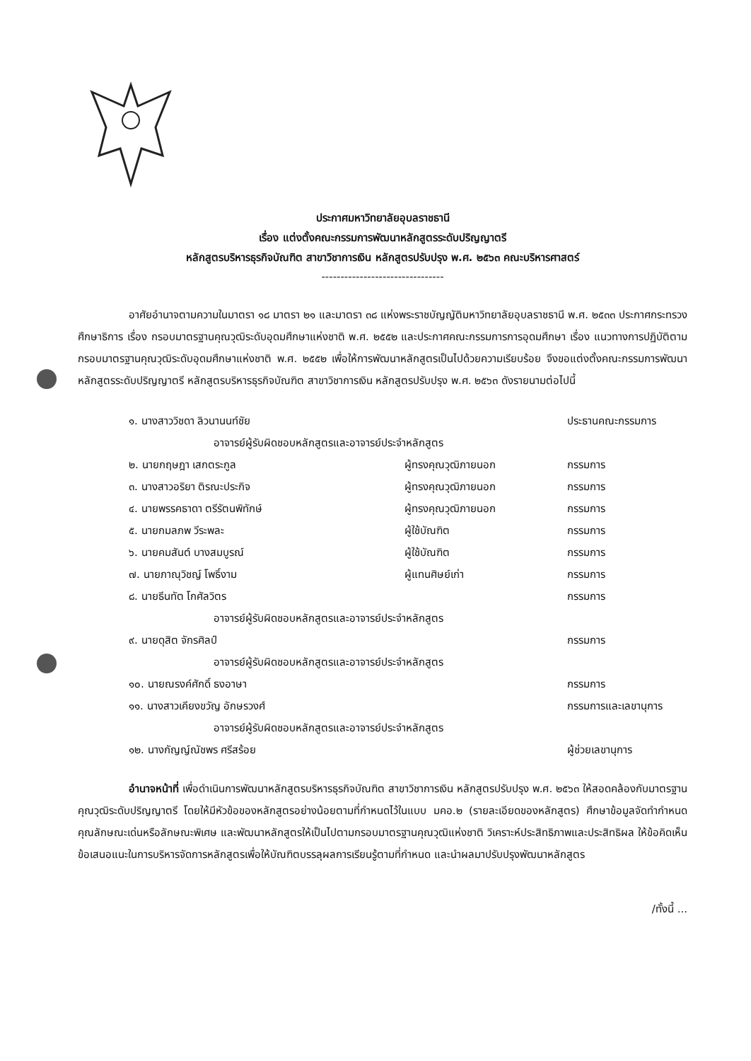ประกาศมหาวิทยาลัยอุบลราชธานี
เรื่อง แต่งตั้งคณะกรรมการพัฒนาหลักสูตรระดับปริญญาตรี
หลักสูตรบริหารธุรกิจบัณฑิต สาขาวิชาการเงิน หลักสูตรปรับปรุง พ.ศ. ๒๕๖๓ คณะบริหารศาสตร์
--------------------------------
อาศัยอำนาจตามความในมาตรา ๑๘ มาตรา ๒๑ และมาตรา ๓๘ แห่งพระราชบัญญัติมหาวิทยาลัยอุบลราชธานี พ.ศ. ๒๕๓๓ ประกาศกระทรวงศึกษาธิการ เรื่อง กรอบมาตรฐานคุณวุฒิระดับอุดมศึกษาแห่งชาติ พ.ศ. ๒๕๕๒ และประกาศคณะกรรมการการอุดมศึกษา เรื่อง แนวทางการปฏิบัติตามกรอบมาตรฐานคุณวุฒิระดับอุดมศึกษาแห่งชาติ พ.ศ. ๒๕๕๒ เพื่อให้การพัฒนาหลักสูตรเป็นไปด้วยความเรียบร้อย จึงขอแต่งตั้งคณะกรรมการพัฒนาหลักสูตรระดับปริญญาตรี หลักสูตรบริหารธุรกิจบัณฑิต สาขาวิชาการเงิน หลักสูตรปรับปรุง พ.ศ. ๒๕๖๓ ดังรายนามต่อไปนี้
| ๑. นางสาววิชดา ลิวนานนท์ชัย | | ประธานคณะกรรมการ |
| อาจารย์ผู้รับผิดชอบหลักสูตรและอาจารย์ประจำหลักสูตร | | |
| ๒. นายกฤษฎา เสกตระกูล | ผู้ทรงคุณวุฒิภายนอก | กรรมการ |
| ๓. นางสาวอริยา ติรณะประกิจ | ผู้ทรงคุณวุฒิภายนอก | กรรมการ |
| ๔. นายพรรคธาดา ตรีรัตนพิทักษ์ | ผู้ทรงคุณวุฒิภายนอก | กรรมการ |
| ๕. นายกมลภพ วีระพละ | ผู้ใช้บัณฑิต | กรรมการ |
| ๖. นายคมสันต์ บางสมบูรณ์ | ผู้ใช้บัณฑิต | กรรมการ |
| ๗. นายภาณุวิชญ์ โพธิ์งาม | ผู้แทนศิษย์เก่า | กรรมการ |
| ๘. นายธีนทัต โกศัลวิตร | | กรรมการ |
| อาจารย์ผู้รับผิดชอบหลักสูตรและอาจารย์ประจำหลักสูตร | | |
| ๙. นายดุสิต จักรศิลป์ | | กรรมการ |
| อาจารย์ผู้รับผิดชอบหลักสูตรและอาจารย์ประจำหลักสูตร | | |
| ๑๐. นายณรงค์ศักดิ์ ธงอาษา | | กรรมการ |
| ๑๑. นางสาวเคียงขวัญ อักษรวงศ์ | | กรรมการและเลขานุการ |
| อาจารย์ผู้รับผิดชอบหลักสูตรและอาจารย์ประจำหลักสูตร | | |
| ๑๒. นางกัญญ์ณัชพร ศรีสร้อย | | ผู้ช่วยเลขานุการ |
อำนาจหน้าที่ เพื่อดำเนินการพัฒนาหลักสูตรบริหารธุรกิจบัณฑิต สาขาวิชาการเงิน หลักสูตรปรับปรุง พ.ศ. ๒๕๖๓ ให้สอดคล้องกับมาตรฐานคุณวุฒิระดับปริญญาตรี โดยให้มีหัวข้อของหลักสูตรอย่างน้อยตามที่กำหนดไว้ในแบบ มคอ.๒ (รายละเอียดของหลักสูตร) ศึกษาข้อมูลจัดทำกำหนดคุณลักษณะเด่นหรือลักษณะพิเศษ และพัฒนาหลักสูตรให้เป็นไปตามกรอบมาตรฐานคุณวุฒิแห่งชาติ วิเคราะห์ประสิทธิภาพและประสิทธิผล ให้ข้อคิดเห็น ข้อเสนอแนะในการบริหารจัดการหลักสูตรเพื่อให้บัณฑิตบรรลุผลการเรียนรู้ตามที่กำหนด และนำผลมาปรับปรุงพัฒนาหลักสูตร
/ทั้งนี้ ...